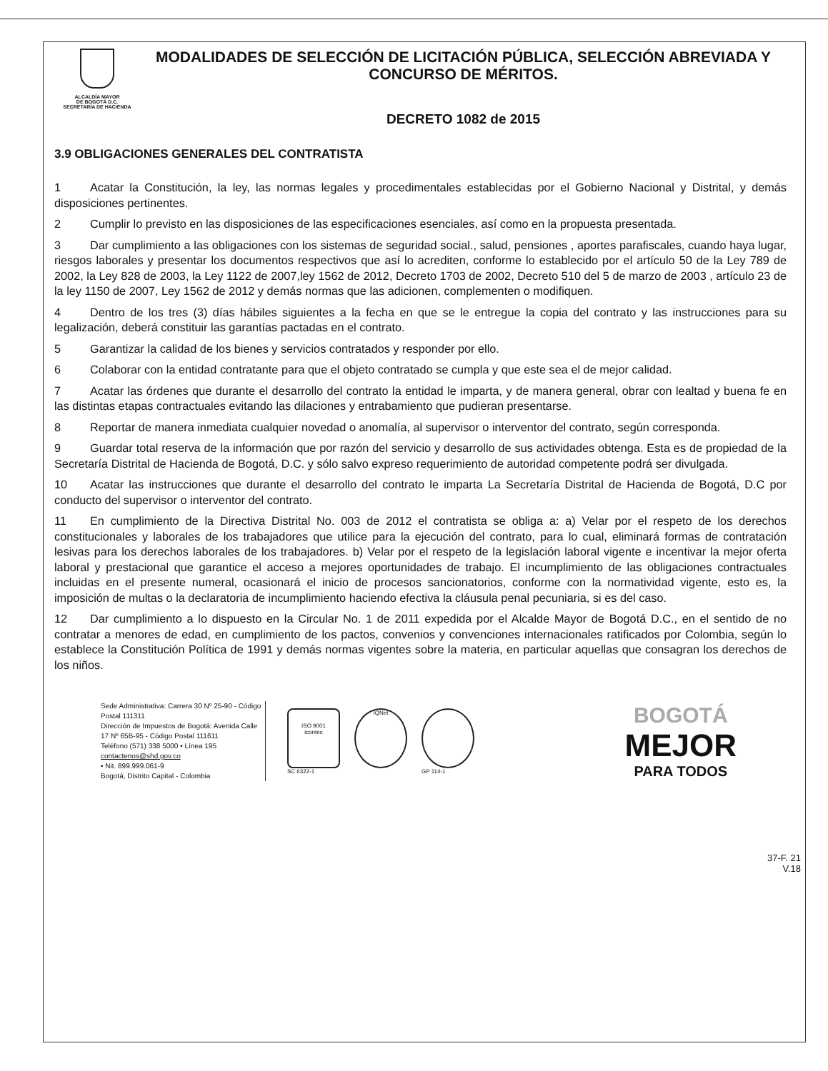ALCALDÍA MAYOR
DE BOGOTÁ D.C.
SECRETARÍA DE HACIENDA
MODALIDADES DE SELECCIÓN DE LICITACIÓN PÚBLICA, SELECCIÓN ABREVIADA Y CONCURSO DE MÉRITOS.
DECRETO 1082 de 2015
3.9 OBLIGACIONES GENERALES DEL CONTRATISTA
1 Acatar la Constitución, la ley, las normas legales y procedimentales establecidas por el Gobierno Nacional y Distrital, y demás disposiciones pertinentes.
2 Cumplir lo previsto en las disposiciones de las especificaciones esenciales, así como en la propuesta presentada.
3 Dar cumplimiento a las obligaciones con los sistemas de seguridad social., salud, pensiones , aportes parafiscales, cuando haya lugar, riesgos laborales y presentar los documentos respectivos que así lo acrediten, conforme lo establecido por el artículo 50 de la Ley 789 de 2002, la Ley 828 de 2003, la Ley 1122 de 2007,ley 1562 de 2012, Decreto 1703 de 2002, Decreto 510 del 5 de marzo de 2003 , artículo 23 de la ley 1150 de 2007, Ley 1562 de 2012 y demás normas que las adicionen, complementen o modifiquen.
4 Dentro de los tres (3) días hábiles siguientes a la fecha en que se le entregue la copia del contrato y las instrucciones para su legalización, deberá constituir las garantías pactadas en el contrato.
5 Garantizar la calidad de los bienes y servicios contratados y responder por ello.
6 Colaborar con la entidad contratante para que el objeto contratado se cumpla y que este sea el de mejor calidad.
7 Acatar las órdenes que durante el desarrollo del contrato la entidad le imparta, y de manera general, obrar con lealtad y buena fe en las distintas etapas contractuales evitando las dilaciones y entrabamiento que pudieran presentarse.
8 Reportar de manera inmediata cualquier novedad o anomalía, al supervisor o interventor del contrato, según corresponda.
9 Guardar total reserva de la información que por razón del servicio y desarrollo de sus actividades obtenga. Esta es de propiedad de la Secretaría Distrital de Hacienda de Bogotá, D.C. y sólo salvo expreso requerimiento de autoridad competente podrá ser divulgada.
10 Acatar las instrucciones que durante el desarrollo del contrato le imparta La Secretaría Distrital de Hacienda de Bogotá, D.C por conducto del supervisor o interventor del contrato.
11 En cumplimiento de la Directiva Distrital No. 003 de 2012 el contratista se obliga a: a) Velar por el respeto de los derechos constitucionales y laborales de los trabajadores que utilice para la ejecución del contrato, para lo cual, eliminará formas de contratación lesivas para los derechos laborales de los trabajadores. b) Velar por el respeto de la legislación laboral vigente e incentivar la mejor oferta laboral y prestacional que garantice el acceso a mejores oportunidades de trabajo. El incumplimiento de las obligaciones contractuales incluidas en el presente numeral, ocasionará el inicio de procesos sancionatorios, conforme con la normatividad vigente, esto es, la imposición de multas o la declaratoria de incumplimiento haciendo efectiva la cláusula penal pecuniaria, si es del caso.
12 Dar cumplimiento a lo dispuesto en la Circular No. 1 de 2011 expedida por el Alcalde Mayor de Bogotá D.C., en el sentido de no contratar a menores de edad, en cumplimiento de los pactos, convenios y convenciones internacionales ratificados por Colombia, según lo establece la Constitución Política de 1991 y demás normas vigentes sobre la materia, en particular aquellas que consagran los derechos de los niños.
Sede Administrativa: Carrera 30 Nº 25-90 - Código Postal 111311
Dirección de Impuestos de Bogotá: Avenida Calle 17 Nº 65B-95 - Código Postal 111611
Teléfono (571) 338 5000 • Línea 195
contactenos@shd.gov.co
• Nit. 899.999.061-9
Bogotá, Distrito Capital - Colombia
ISO 9001
icontec
SC 6322-1
IQNet
GP 114-1
BOGOTÁ
MEJOR
PARA TODOS
37-F. 21
V.18